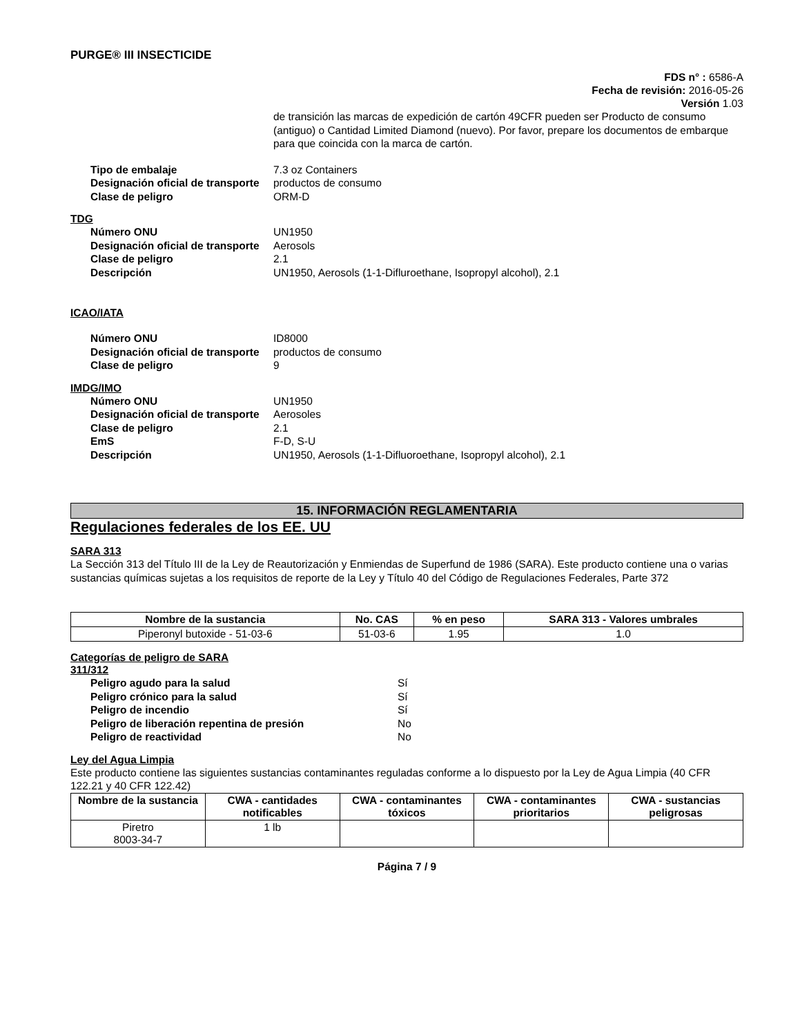PURGE® III INSECTICIDE
FDS n° : 6586-A
Fecha de revisión: 2016-05-26
Versión 1.03
de transición las marcas de expedición de cartón 49CFR pueden ser Producto de consumo (antiguo) o Cantidad Limited Diamond (nuevo). Por favor, prepare los documentos de embarque para que coincida con la marca de cartón.
Tipo de embalaje 7.3 oz Containers
Designación oficial de transporte
productos de consumo
Clase de peligro ORM-D
TDG
Número ONU UN1950
Designación oficial de transporte
Aerosols
Clase de peligro 2.1
Descripción UN1950, Aerosols (1-1-Difluroethane, Isopropyl alcohol), 2.1
ICAO/IATA
Número ONU ID8000
Designación oficial de transporte
productos de consumo
Clase de peligro 9
IMDG/IMO
Número ONU UN1950
Designación oficial de transporte
Aerosoles
Clase de peligro 2.1
EmS F-D, S-U
Descripción UN1950, Aerosols (1-1-Difluoroethane, Isopropyl alcohol), 2.1
15. INFORMACIÓN REGLAMENTARIA
Regulaciones federales de los EE. UU
SARA 313
La Sección 313 del Título III de la Ley de Reautorización y Enmiendas de Superfund de 1986 (SARA). Este producto contiene una o varias sustancias químicas sujetas a los requisitos de reporte de la Ley y Título 40 del Código de Regulaciones Federales, Parte 372
| Nombre de la sustancia | No. CAS | % en peso | SARA 313 - Valores umbrales |
| --- | --- | --- | --- |
| Piperonyl butoxide - 51-03-6 | 51-03-6 | 1.95 | 1.0 |
Categorías de peligro de SARA
311/312
Peligro agudo para la salud Sí
Peligro crónico para la salud Sí
Peligro de incendio Sí
Peligro de liberación repentina de presión No
Peligro de reactividad No
Ley del Agua Limpia
Este producto contiene las siguientes sustancias contaminantes reguladas conforme a lo dispuesto por la Ley de Agua Limpia (40 CFR 122.21 y 40 CFR 122.42)
| Nombre de la sustancia | CWA - cantidades notificables | CWA - contaminantes tóxicos | CWA - contaminantes prioritarios | CWA - sustancias peligrosas |
| --- | --- | --- | --- | --- |
| Piretro 8003-34-7 | 1 lb | | | |
Página 7 / 9